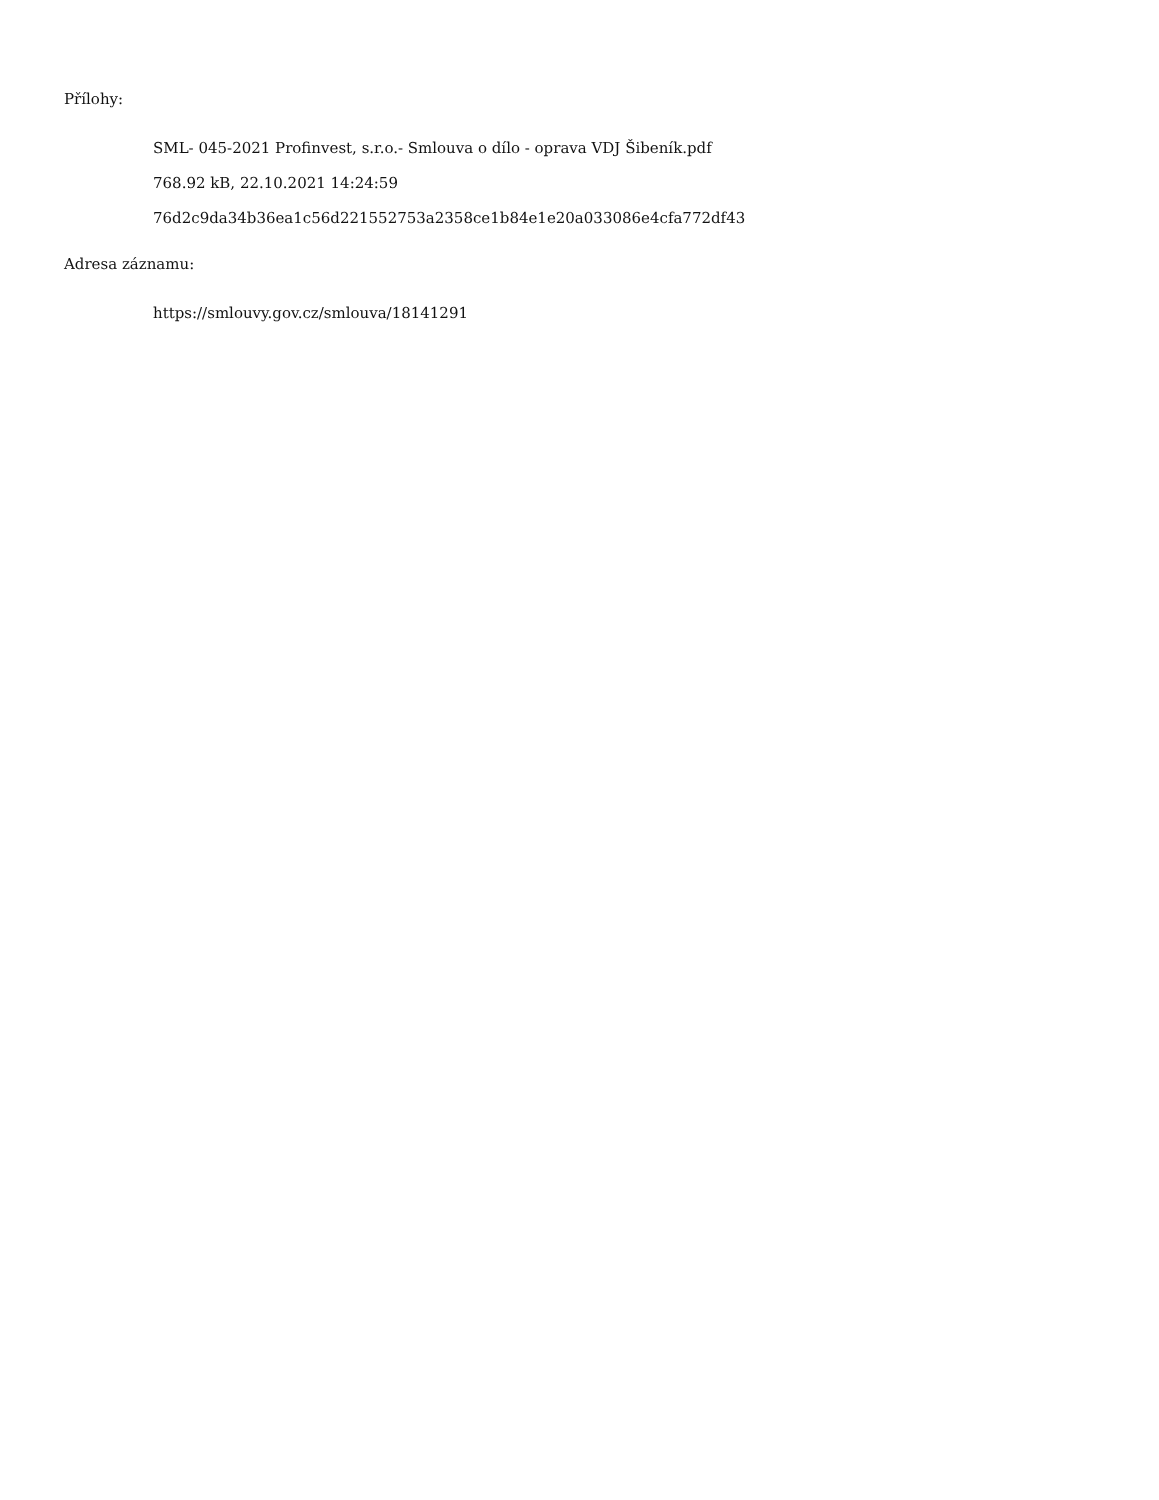Přílohy:
SML- 045-2021 Profinvest, s.r.o.- Smlouva o dílo - oprava VDJ Šibeník.pdf
768.92 kB, 22.10.2021 14:24:59
76d2c9da34b36ea1c56d221552753a2358ce1b84e1e20a033086e4cfa772df43
Adresa záznamu:
https://smlouvy.gov.cz/smlouva/18141291